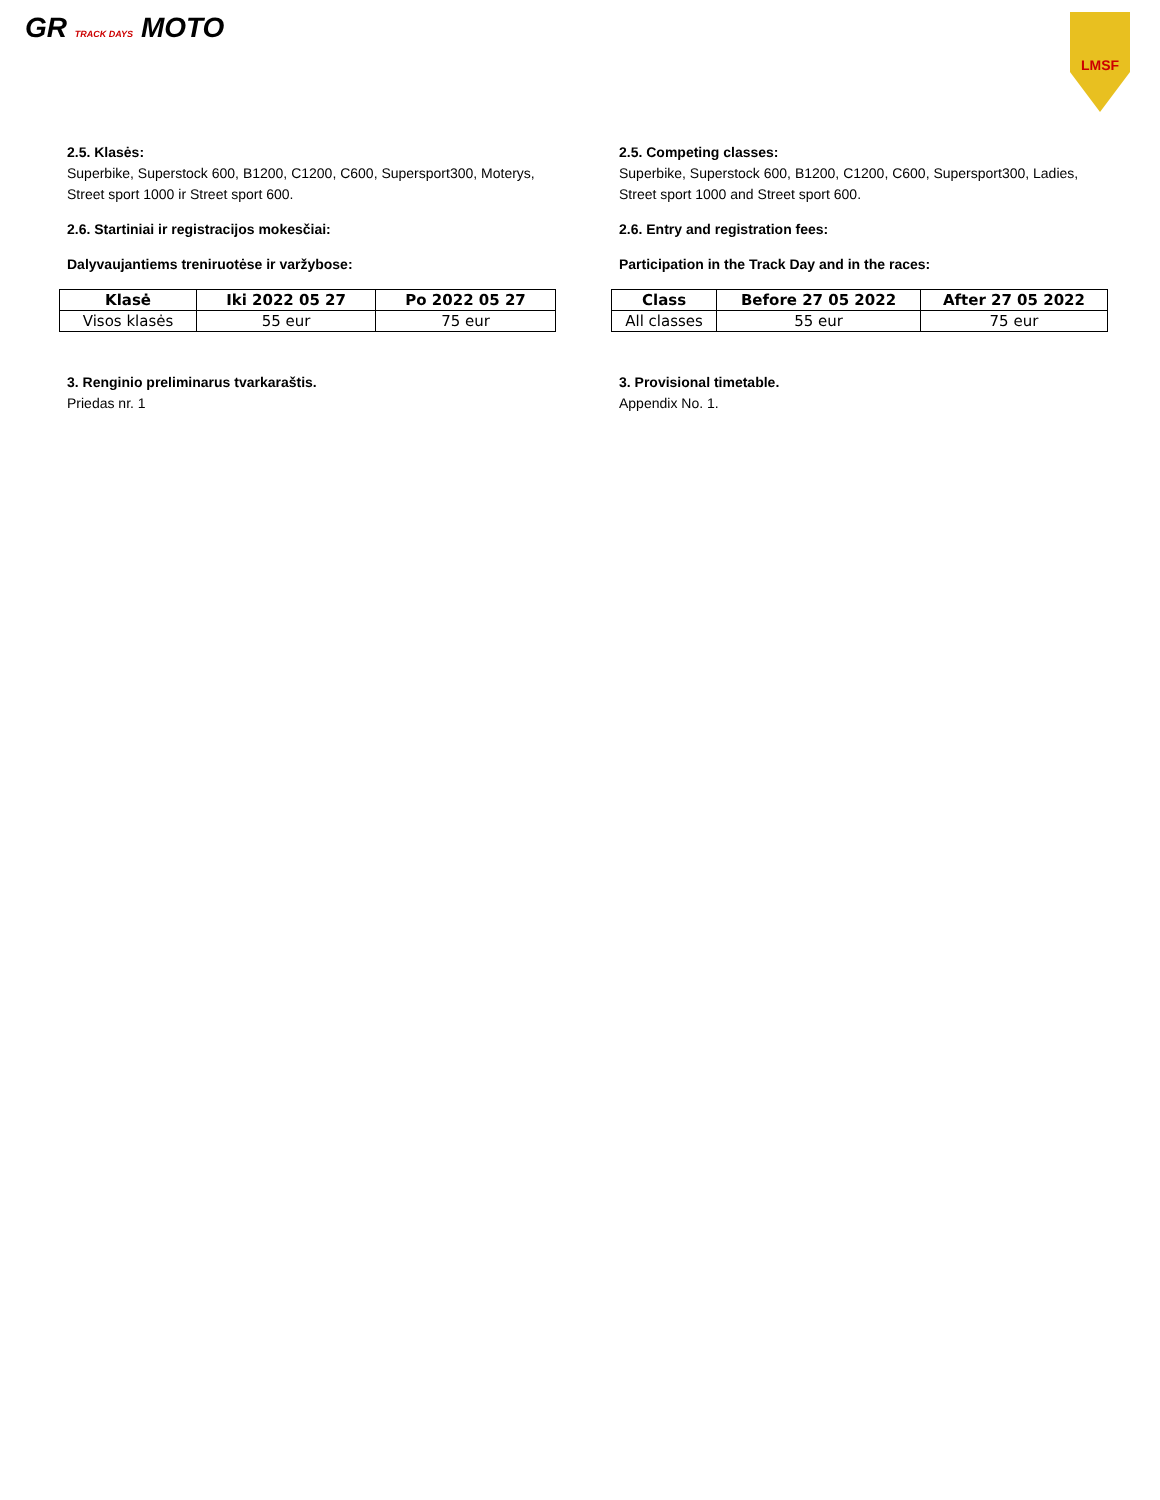GR TRACK DAYS MOTO
LMSF
2.5. Klasės:
Superbike, Superstock 600, B1200, C1200, C600, Supersport300, Moterys, Street sport 1000 ir Street sport 600.
2.6. Startiniai ir registracijos mokesčiai:
Dalyvaujantiems treniruotėse ir varžybose:
| Klasė | Iki 2022 05 27 | Po 2022 05 27 |
| --- | --- | --- |
| Visos klasės | 55 eur | 75 eur |
3. Renginio preliminarus tvarkaraštis.
Priedas nr. 1
2.5. Competing classes:
Superbike, Superstock 600, B1200, C1200, C600, Supersport300, Ladies, Street sport 1000 and Street sport 600.
2.6. Entry and registration fees:
Participation in the Track Day and in the races:
| Class | Before 27 05 2022 | After 27 05 2022 |
| --- | --- | --- |
| All classes | 55 eur | 75 eur |
3. Provisional timetable.
Appendix No. 1.